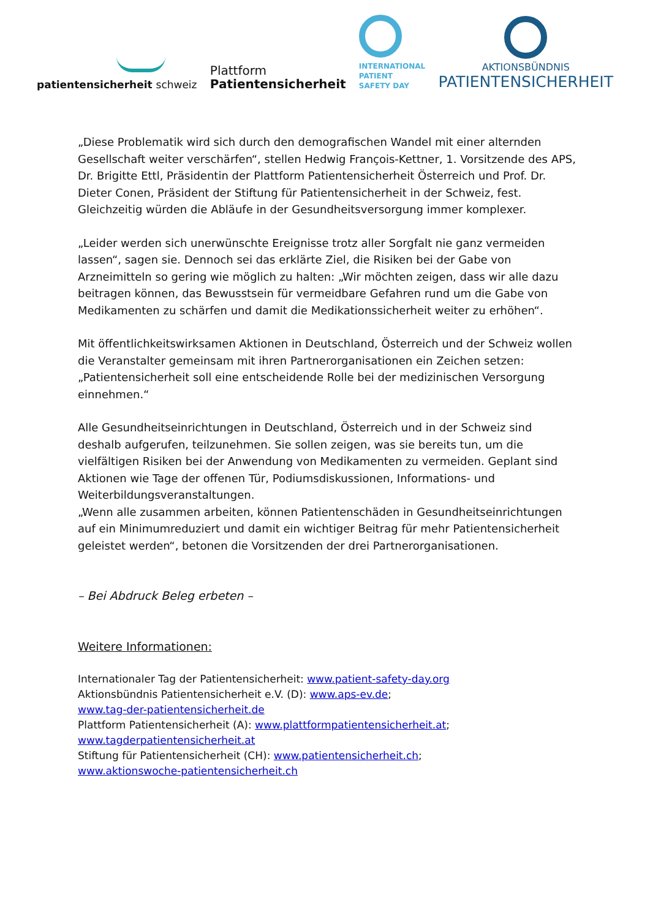patientensicherheit schweiz
Plattform
Patientensicherheit
INTERNATIONAL
PATIENT
SAFETY DAY
AKTIONSBÜNDNIS
PATIENTENSICHERHEIT
„Diese Problematik wird sich durch den demografischen Wandel mit einer alternden Gesellschaft weiter verschärfen“, stellen Hedwig François-Kettner, 1. Vorsitzende des APS, Dr. Brigitte Ettl, Präsidentin der Plattform Patientensicherheit Österreich und Prof. Dr. Dieter Conen, Präsident der Stiftung für Patientensicherheit in der Schweiz, fest.
Gleichzeitig würden die Abläufe in der Gesundheitsversorgung immer komplexer.
„Leider werden sich unerwünschte Ereignisse trotz aller Sorgfalt nie ganz vermeiden lassen“, sagen sie. Dennoch sei das erklärte Ziel, die Risiken bei der Gabe von Arzneimitteln so gering wie möglich zu halten: „Wir möchten zeigen, dass wir alle dazu beitragen können, das Bewusstsein für vermeidbare Gefahren rund um die Gabe von Medikamenten zu schärfen und damit die Medikationssicherheit weiter zu erhöhen“.
Mit öffentlichkeitswirksamen Aktionen in Deutschland, Österreich und der Schweiz wollen die Veranstalter gemeinsam mit ihren Partnerorganisationen ein Zeichen setzen: „Patientensicherheit soll eine entscheidende Rolle bei der medizinischen Versorgung einnehmen.“
Alle Gesundheitseinrichtungen in Deutschland, Österreich und in der Schweiz sind deshalb aufgerufen, teilzunehmen. Sie sollen zeigen, was sie bereits tun, um die vielfältigen Risiken bei der Anwendung von Medikamenten zu vermeiden. Geplant sind Aktionen wie Tage der offenen Tür, Podiumsdiskussionen, Informations- und Weiterbildungsveranstaltungen.
„Wenn alle zusammen arbeiten, können Patientenschäden in Gesundheitseinrichtungen auf ein Minimumreduziert und damit ein wichtiger Beitrag für mehr Patientensicherheit geleistet werden“, betonen die Vorsitzenden der drei Partnerorganisationen.
– Bei Abdruck Beleg erbeten –
Weitere Informationen:
Internationaler Tag der Patientensicherheit: www.patient-safety-day.org
Aktionsbündnis Patientensicherheit e.V. (D): www.aps-ev.de;
www.tag-der-patientensicherheit.de
Plattform Patientensicherheit (A): www.plattformpatientensicherheit.at;
www.tagderpatientensicherheit.at
Stiftung für Patientensicherheit (CH): www.patientensicherheit.ch;
www.aktionswoche-patientensicherheit.ch